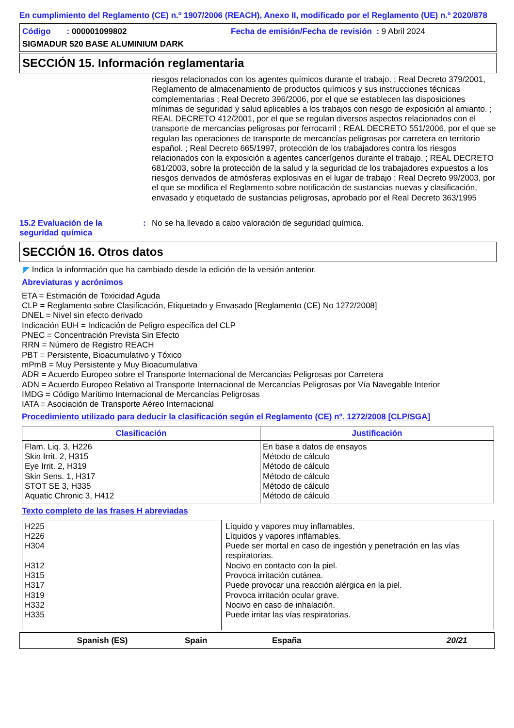En cumplimiento del Reglamento (CE) n.º 1907/2006 (REACH), Anexo II, modificado por el Reglamento (UE) n.º 2020/878
Código : 000001099802 Fecha de emisión/Fecha de revisión : 9 Abril 2024
SIGMADUR 520 BASE ALUMINIUM DARK
SECCIÓN 15. Información reglamentaria
riesgos relacionados con los agentes químicos durante el trabajo. ; Real Decreto 379/2001, Reglamento de almacenamiento de productos químicos y sus instrucciones técnicas complementarias ; Real Decreto 396/2006, por el que se establecen las disposiciones mínimas de seguridad y salud aplicables a los trabajos con riesgo de exposición al amianto. ; REAL DECRETO 412/2001, por el que se regulan diversos aspectos relacionados con el transporte de mercancías peligrosas por ferrocarril ; REAL DECRETO 551/2006, por el que se regulan las operaciones de transporte de mercancías peligrosas por carretera en territorio español. ; Real Decreto 665/1997, protección de los trabajadores contra los riesgos relacionados con la exposición a agentes cancerígenos durante el trabajo. ; REAL DECRETO 681/2003, sobre la protección de la salud y la seguridad de los trabajadores expuestos a los riesgos derivados de atmósferas explosivas en el lugar de trabajo ; Real Decreto 99/2003, por el que se modifica el Reglamento sobre notificación de sustancias nuevas y clasificación, envasado y etiquetado de sustancias peligrosas, aprobado por el Real Decreto 363/1995
15.2 Evaluación de la seguridad química: No se ha llevado a cabo valoración de seguridad química.
SECCIÓN 16. Otros datos
◤ Indica la información que ha cambiado desde la edición de la versión anterior.
Abreviaturas y acrónimos
ETA = Estimación de Toxicidad Aguda
CLP = Reglamento sobre Clasificación, Etiquetado y Envasado [Reglamento (CE) No 1272/2008]
DNEL = Nivel sin efecto derivado
Indicación EUH = Indicación de Peligro específica del CLP
PNEC = Concentración Prevista Sin Efecto
RRN = Número de Registro REACH
PBT = Persistente, Bioacumulativo y Tóxico
mPmB = Muy Persistente y Muy Bioacumulativa
ADR = Acuerdo Europeo sobre el Transporte Internacional de Mercancias Peligrosas por Carretera
ADN = Acuerdo Europeo Relativo al Transporte Internacional de Mercancías Peligrosas por Vía Navegable Interior
IMDG = Código Marítimo Internacional de Mercancías Peligrosas
IATA = Asociación de Transporte Aéreo Internacional
Procedimiento utilizado para deducir la clasificación según el Reglamento (CE) nº. 1272/2008 [CLP/SGA]
| Clasificación | Justificación |
| --- | --- |
| Flam. Liq. 3, H226 Skin Irrit. 2, H315 Eye Irrit. 2, H319 Skin Sens. 1, H317 STOT SE 3, H335 Aquatic Chronic 3, H412 | En base a datos de ensayos Método de cálculo Método de cálculo Método de cálculo Método de cálculo Método de cálculo |
Texto completo de las frases H abreviadas
| H225 H226 H304 H312 H315 H317 H319 H332 H335 | Líquido y vapores muy inflamables. Líquidos y vapores inflamables. Puede ser mortal en caso de ingestión y penetración en las vías respiratorias. Nocivo en contacto con la piel. Provoca irritación cutánea. Puede provocar una reacción alérgica en la piel. Provoca irritación ocular grave. Nocivo en caso de inhalación. Puede irritar las vías respiratorias. |
Spanish (ES) Spain España 20/21